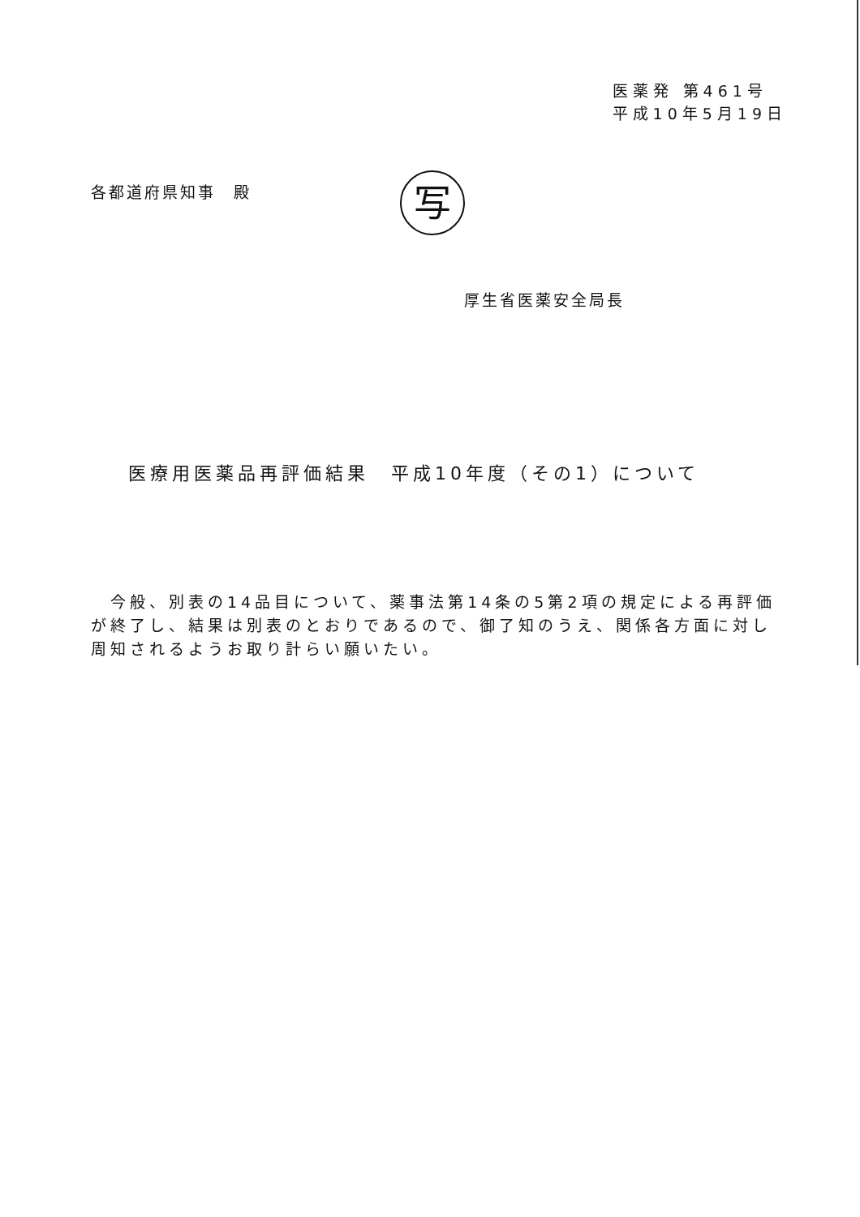医薬発 第461号
平成10年5月19日
各都道府県知事　殿 写
厚生省医薬安全局長
医療用医薬品再評価結果　平成10年度（その1）について
　今般、別表の14品目について、薬事法第14条の5第2項の規定による再評価が終了し、結果は別表のとおりであるので、御了知のうえ、関係各方面に対し周知されるようお取り計らい願いたい。